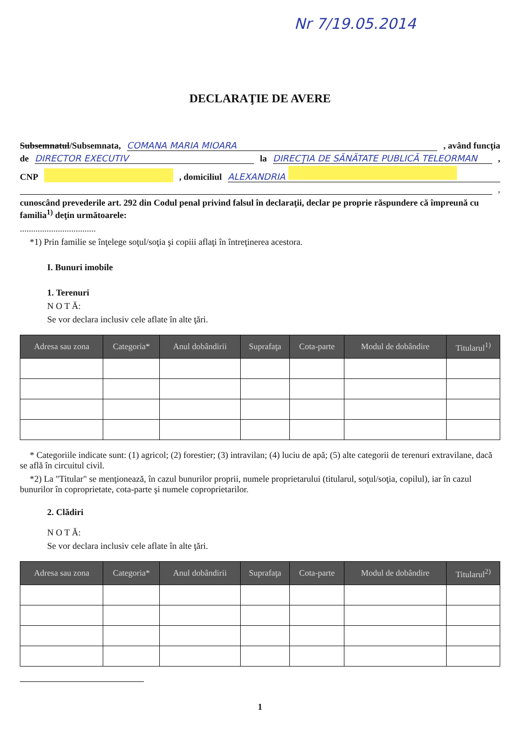Nr 7/19.05.2014
DECLARAŢIE DE AVERE
Subsemnatul/Subsemnata, COMANA MARIA MIOARA, având funcţia
de DIRECTOR EXECUTIV la DIRECŢIA DE SĂNĂTATE PUBLICĂ TELEORMAN,
CNP , domiciliul ALEXANDRIA
,
cunoscând prevederile art. 292 din Codul penal privind falsul în declaraţii, declar pe proprie răspundere că împreună cu familia<sup>1)</sup> deţin următoarele:
..................................
*1) Prin familie se înţelege soţul/soţia şi copiii aflaţi în întreţinerea acestora.
I. Bunuri imobile
1. Terenuri
N O T Ă:
Se vor declara inclusiv cele aflate în alte ţări.
| Adresa sau zona | Categoria* | Anul dobândirii | Suprafaţa | Cota-parte | Modul de dobândire | Titularul<sup>1)</sup> |
| --- | --- | --- | --- | --- | --- | --- |
* Categoriile indicate sunt: (1) agricol; (2) forestier; (3) intravilan; (4) luciu de apă; (5) alte categorii de terenuri extravilane, dacă se află în circuitul civil.
*2) La "Titular" se menţionează, în cazul bunurilor proprii, numele proprietarului (titularul, soţul/soţia, copilul), iar în cazul bunurilor în coproprietate, cota-parte şi numele coproprietarilor.
2. Clădiri
N O T Ă:
Se vor declara inclusiv cele aflate în alte ţări.
| Adresa sau zona | Categoria* | Anul dobândirii | Suprafaţa | Cota-parte | Modul de dobândire | Titularul<sup>2)</sup> |
| --- | --- | --- | --- | --- | --- | --- |
1